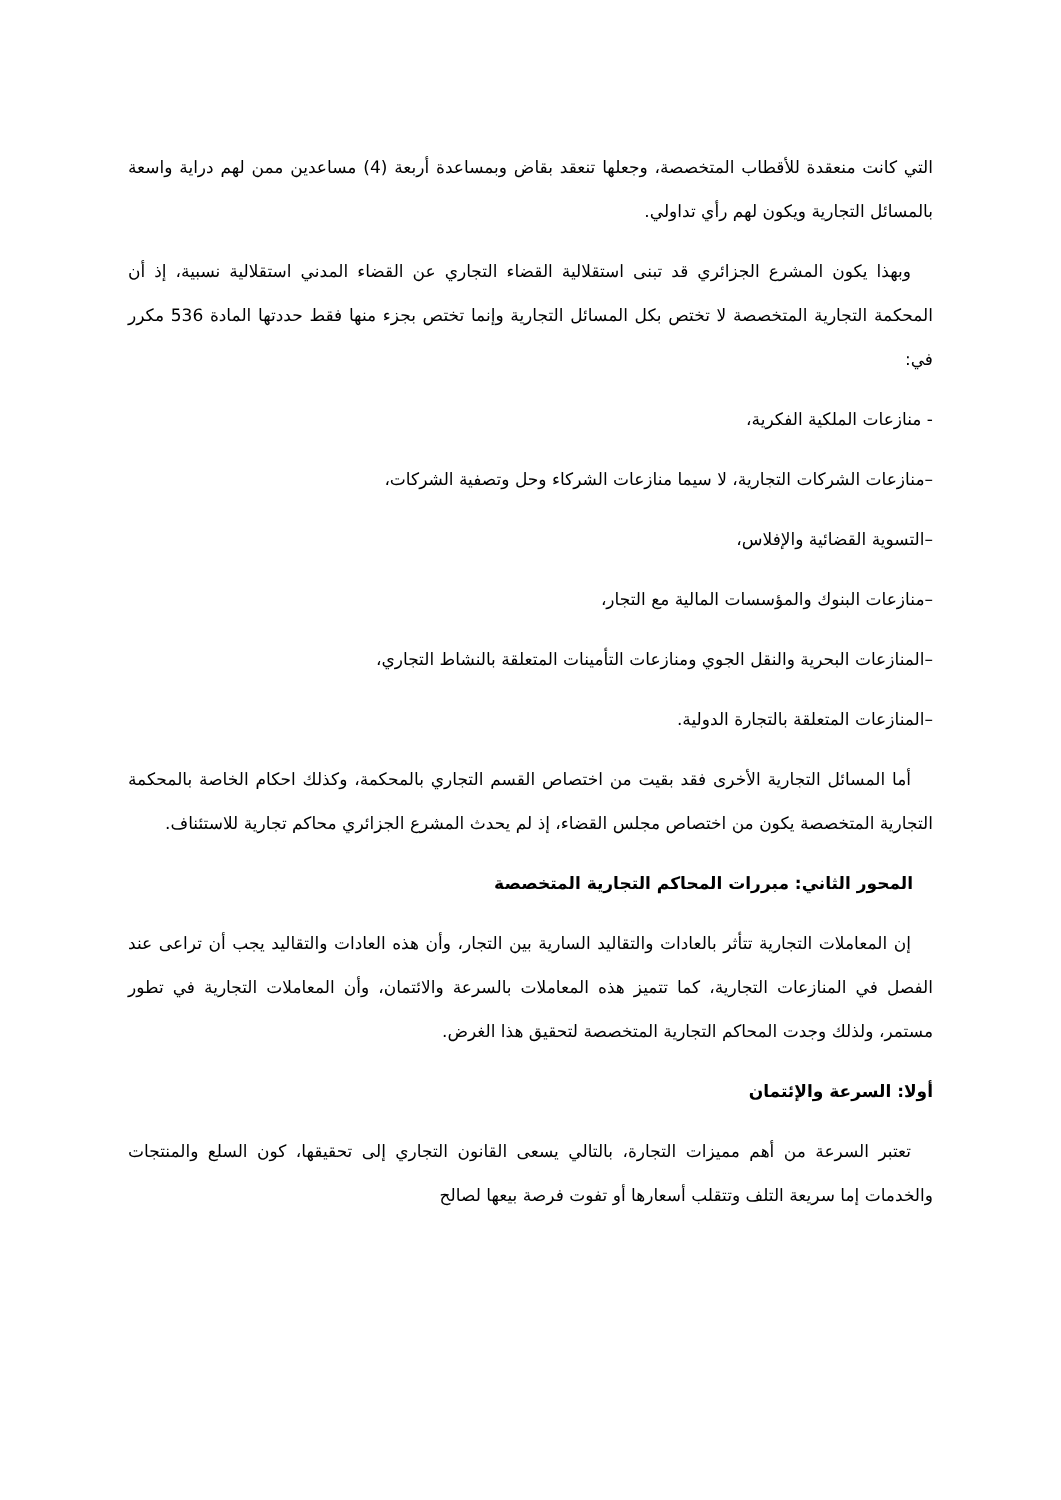التي كانت منعقدة للأقطاب المتخصصة، وجعلها تنعقد بقاض وبمساعدة أربعة (4) مساعدين ممن لهم دراية واسعة بالمسائل التجارية ويكون لهم رأي تداولي.
وبهذا يكون المشرع الجزائري قد تبنى استقلالية القضاء التجاري عن القضاء المدني استقلالية نسبية، إذ أن المحكمة التجارية المتخصصة لا تختص بكل المسائل التجارية وإنما تختص بجزء منها فقط حددتها المادة 536 مكرر في:
- منازعات الملكية الفكرية،
–منازعات الشركات التجارية، لا سيما منازعات الشركاء وحل وتصفية الشركات،
–التسوية القضائية والإفلاس،
–منازعات البنوك والمؤسسات المالية مع التجار،
–المنازعات البحرية والنقل الجوي ومنازعات التأمينات المتعلقة بالنشاط التجاري،
–المنازعات المتعلقة بالتجارة الدولية.
أما المسائل التجارية الأخرى فقد بقيت من اختصاص القسم التجاري بالمحكمة، وكذلك احكام الخاصة بالمحكمة التجارية المتخصصة يكون من اختصاص مجلس القضاء، إذ لم يحدث المشرع الجزائري محاكم تجارية للاستئناف.
المحور الثاني: مبررات المحاكم التجارية المتخصصة
إن المعاملات التجارية تتأثر بالعادات والتقاليد السارية بين التجار، وأن هذه العادات والتقاليد يجب أن تراعى عند الفصل في المنازعات التجارية، كما تتميز هذه المعاملات بالسرعة والائتمان، وأن المعاملات التجارية في تطور مستمر، ولذلك وجدت المحاكم التجارية المتخصصة لتحقيق هذا الغرض.
أولا: السرعة والإئتمان
تعتبر السرعة من أهم مميزات التجارة، بالتالي يسعى القانون التجاري إلى تحقيقها، كون السلع والمنتجات والخدمات إما سريعة التلف وتتقلب أسعارها أو تفوت فرصة بيعها لصالح